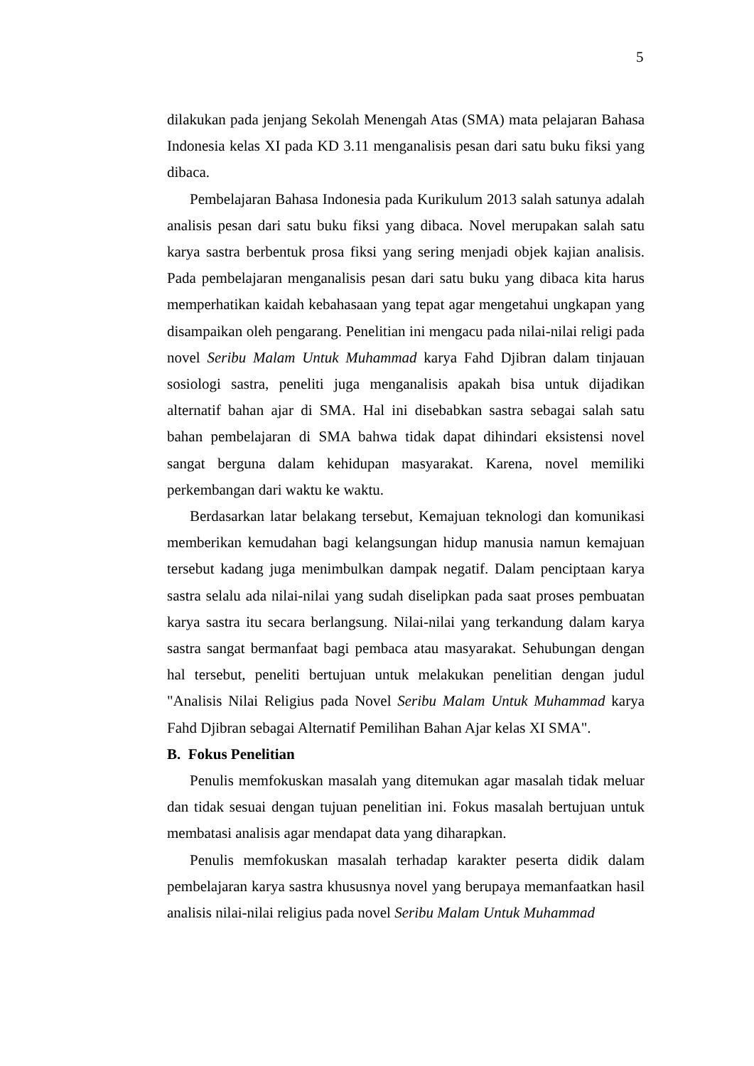5
dilakukan pada jenjang Sekolah Menengah Atas (SMA) mata pelajaran Bahasa Indonesia kelas XI pada KD 3.11 menganalisis pesan dari satu buku fiksi yang dibaca.
Pembelajaran Bahasa Indonesia pada Kurikulum 2013 salah satunya adalah analisis pesan dari satu buku fiksi yang dibaca. Novel merupakan salah satu karya sastra berbentuk prosa fiksi yang sering menjadi objek kajian analisis. Pada pembelajaran menganalisis pesan dari satu buku yang dibaca kita harus memperhatikan kaidah kebahasaan yang tepat agar mengetahui ungkapan yang disampaikan oleh pengarang. Penelitian ini mengacu pada nilai-nilai religi pada novel Seribu Malam Untuk Muhammad karya Fahd Djibran dalam tinjauan sosiologi sastra, peneliti juga menganalisis apakah bisa untuk dijadikan alternatif bahan ajar di SMA. Hal ini disebabkan sastra sebagai salah satu bahan pembelajaran di SMA bahwa tidak dapat dihindari eksistensi novel sangat berguna dalam kehidupan masyarakat. Karena, novel memiliki perkembangan dari waktu ke waktu.
Berdasarkan latar belakang tersebut, Kemajuan teknologi dan komunikasi memberikan kemudahan bagi kelangsungan hidup manusia namun kemajuan tersebut kadang juga menimbulkan dampak negatif. Dalam penciptaan karya sastra selalu ada nilai-nilai yang sudah diselipkan pada saat proses pembuatan karya sastra itu secara berlangsung. Nilai-nilai yang terkandung dalam karya sastra sangat bermanfaat bagi pembaca atau masyarakat. Sehubungan dengan hal tersebut, peneliti bertujuan untuk melakukan penelitian dengan judul "Analisis Nilai Religius pada Novel Seribu Malam Untuk Muhammad karya Fahd Djibran sebagai Alternatif Pemilihan Bahan Ajar kelas XI SMA".
B. Fokus Penelitian
Penulis memfokuskan masalah yang ditemukan agar masalah tidak meluar dan tidak sesuai dengan tujuan penelitian ini. Fokus masalah bertujuan untuk membatasi analisis agar mendapat data yang diharapkan.
Penulis memfokuskan masalah terhadap karakter peserta didik dalam pembelajaran karya sastra khususnya novel yang berupaya memanfaatkan hasil analisis nilai-nilai religius pada novel Seribu Malam Untuk Muhammad